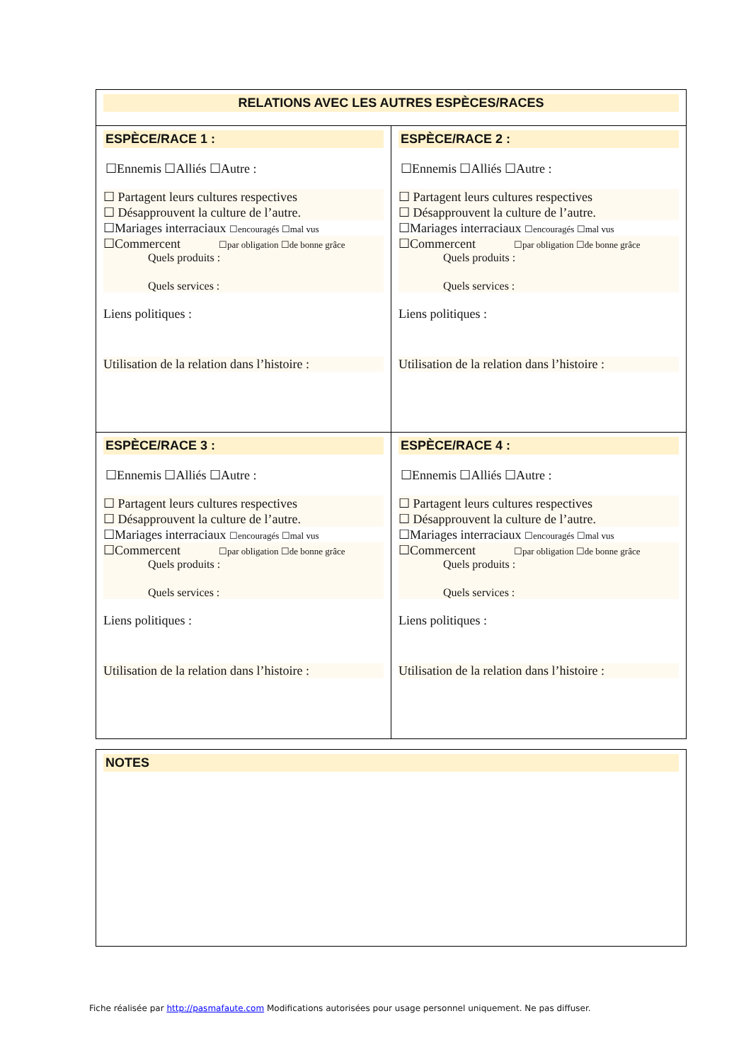| RELATIONS AVEC LES AUTRES ESPÈCES/RACES | |
| ESPÈCE/RACE 1 : ☐Ennemis ☐Alliés ☐Autre : ☐ Partagent leurs cultures respectives ☐ Désapprouvent la culture de l’autre. ☐Mariages interraciaux ☐encouragés ☐mal vus ☐Commercent ☐par obligation ☐de bonne grâce Quels produits : Quels services : Liens politiques : Utilisation de la relation dans l’histoire : | ESPÈCE/RACE 2 : ☐Ennemis ☐Alliés ☐Autre : ☐ Partagent leurs cultures respectives ☐ Désapprouvent la culture de l’autre. ☐Mariages interraciaux ☐encouragés ☐mal vus ☐Commercent ☐par obligation ☐de bonne grâce Quels produits : Quels services : Liens politiques : Utilisation de la relation dans l’histoire : |
| ESPÈCE/RACE 3 : ☐Ennemis ☐Alliés ☐Autre : ☐ Partagent leurs cultures respectives ☐ Désapprouvent la culture de l’autre. ☐Mariages interraciaux ☐encouragés ☐mal vus ☐Commercent ☐par obligation ☐de bonne grâce Quels produits : Quels services : Liens politiques : Utilisation de la relation dans l’histoire : | ESPÈCE/RACE 4 : ☐Ennemis ☐Alliés ☐Autre : ☐ Partagent leurs cultures respectives ☐ Désapprouvent la culture de l’autre. ☐Mariages interraciaux ☐encouragés ☐mal vus ☐Commercent ☐par obligation ☐de bonne grâce Quels produits : Quels services : Liens politiques : Utilisation de la relation dans l’histoire : |
NOTES
Fiche réalisée par http://pasmafaute.com Modifications autorisées pour usage personnel uniquement. Ne pas diffuser.